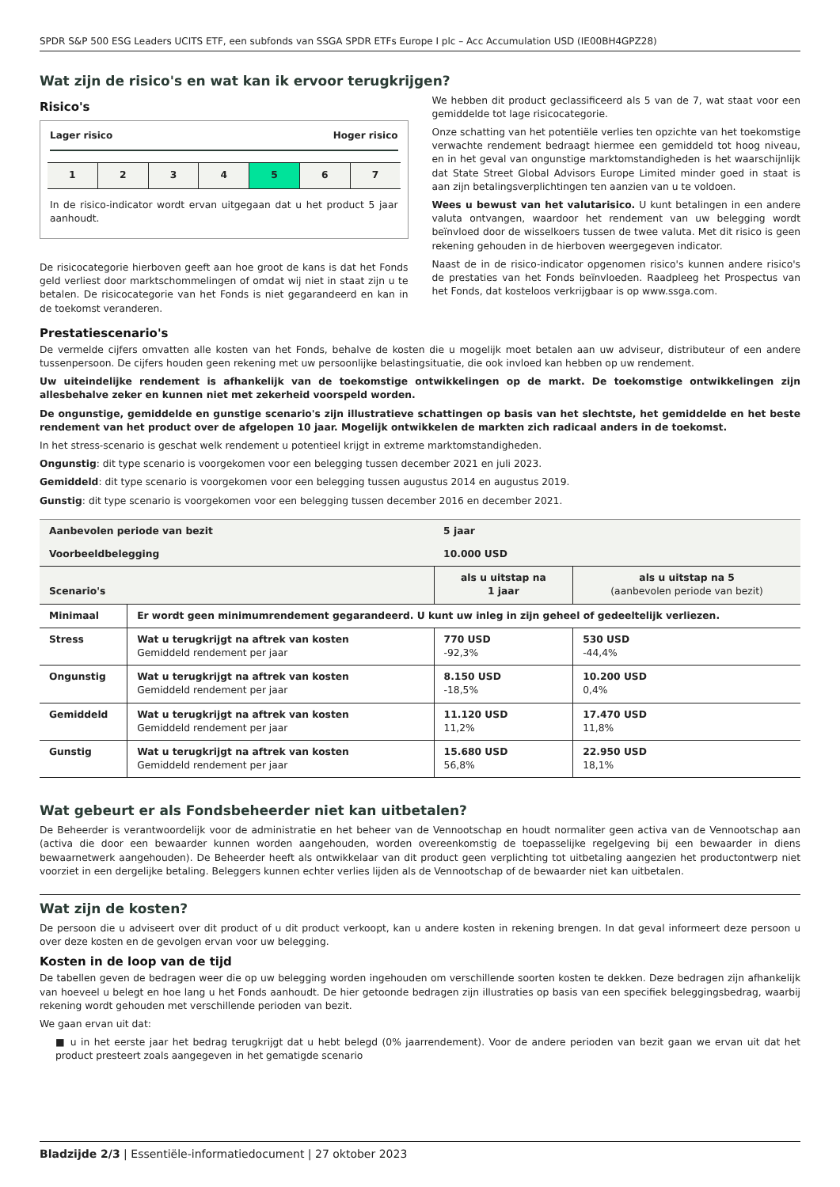SPDR S&P 500 ESG Leaders UCITS ETF, een subfonds van SSGA SPDR ETFs Europe I plc – Acc Accumulation USD (IE00BH4GPZ28)
Wat zijn de risico's en wat kan ik ervoor terugkrijgen?
Risico's
Lager risico Hoger risico
1 2 3 4 5 6 7
In de risico-indicator wordt ervan uitgegaan dat u het product 5 jaar aanhoudt.
De risicocategorie hierboven geeft aan hoe groot de kans is dat het Fonds geld verliest door marktschommelingen of omdat wij niet in staat zijn u te betalen. De risicocategorie van het Fonds is niet gegarandeerd en kan in de toekomst veranderen.
We hebben dit product geclassificeerd als 5 van de 7, wat staat voor een gemiddelde tot lage risicocategorie.
Onze schatting van het potentiële verlies ten opzichte van het toekomstige verwachte rendement bedraagt hiermee een gemiddeld tot hoog niveau, en in het geval van ongunstige marktomstandigheden is het waarschijnlijk dat State Street Global Advisors Europe Limited minder goed in staat is aan zijn betalingsverplichtingen ten aanzien van u te voldoen.
Wees u bewust van het valutarisico. U kunt betalingen in een andere valuta ontvangen, waardoor het rendement van uw belegging wordt beïnvloed door de wisselkoers tussen de twee valuta. Met dit risico is geen rekening gehouden in de hierboven weergegeven indicator.
Naast de in de risico-indicator opgenomen risico's kunnen andere risico's de prestaties van het Fonds beïnvloeden. Raadpleeg het Prospectus van het Fonds, dat kosteloos verkrijgbaar is op www.ssga.com.
Prestatiescenario's
De vermelde cijfers omvatten alle kosten van het Fonds, behalve de kosten die u mogelijk moet betalen aan uw adviseur, distributeur of een andere tussenpersoon. De cijfers houden geen rekening met uw persoonlijke belastingsituatie, die ook invloed kan hebben op uw rendement.
Uw uiteindelijke rendement is afhankelijk van de toekomstige ontwikkelingen op de markt. De toekomstige ontwikkelingen zijn allesbehalve zeker en kunnen niet met zekerheid voorspeld worden.
De ongunstige, gemiddelde en gunstige scenario's zijn illustratieve schattingen op basis van het slechtste, het gemiddelde en het beste rendement van het product over de afgelopen 10 jaar. Mogelijk ontwikkelen de markten zich radicaal anders in de toekomst.
In het stress-scenario is geschat welk rendement u potentieel krijgt in extreme marktomstandigheden.
Ongunstig: dit type scenario is voorgekomen voor een belegging tussen december 2021 en juli 2023.
Gemiddeld: dit type scenario is voorgekomen voor een belegging tussen augustus 2014 en augustus 2019.
Gunstig: dit type scenario is voorgekomen voor een belegging tussen december 2016 en december 2021.
| Aanbevolen periode van bezit | | 5 jaar | |
| Voorbeeldbelegging | | 10.000 USD | |
| Scenario's | | als u uitstap na 1 jaar | als u uitstap na 5 (aanbevolen periode van bezit) |
| Minimaal | Er wordt geen minimumrendement gegarandeerd. U kunt uw inleg in zijn geheel of gedeeltelijk verliezen. | | |
| Stress | Wat u terugkrijgt na aftrek van kosten Gemiddeld rendement per jaar | 770 USD -92,3% | 530 USD -44,4% |
| Ongunstig | Wat u terugkrijgt na aftrek van kosten Gemiddeld rendement per jaar | 8.150 USD -18,5% | 10.200 USD 0,4% |
| Gemiddeld | Wat u terugkrijgt na aftrek van kosten Gemiddeld rendement per jaar | 11.120 USD 11,2% | 17.470 USD 11,8% |
| Gunstig | Wat u terugkrijgt na aftrek van kosten Gemiddeld rendement per jaar | 15.680 USD 56,8% | 22.950 USD 18,1% |
Wat gebeurt er als Fondsbeheerder niet kan uitbetalen?
De Beheerder is verantwoordelijk voor de administratie en het beheer van de Vennootschap en houdt normaliter geen activa van de Vennootschap aan (activa die door een bewaarder kunnen worden aangehouden, worden overeenkomstig de toepasselijke regelgeving bij een bewaarder in diens bewaarnetwerk aangehouden). De Beheerder heeft als ontwikkelaar van dit product geen verplichting tot uitbetaling aangezien het productontwerp niet voorziet in een dergelijke betaling. Beleggers kunnen echter verlies lijden als de Vennootschap of de bewaarder niet kan uitbetalen.
Wat zijn de kosten?
De persoon die u adviseert over dit product of u dit product verkoopt, kan u andere kosten in rekening brengen. In dat geval informeert deze persoon u over deze kosten en de gevolgen ervan voor uw belegging.
Kosten in de loop van de tijd
De tabellen geven de bedragen weer die op uw belegging worden ingehouden om verschillende soorten kosten te dekken. Deze bedragen zijn afhankelijk van hoeveel u belegt en hoe lang u het Fonds aanhoudt. De hier getoonde bedragen zijn illustraties op basis van een specifiek beleggingsbedrag, waarbij rekening wordt gehouden met verschillende perioden van bezit.
We gaan ervan uit dat:
■ u in het eerste jaar het bedrag terugkrijgt dat u hebt belegd (0% jaarrendement). Voor de andere perioden van bezit gaan we ervan uit dat het product presteert zoals aangegeven in het gematigde scenario
Bladzijde 2/3 | Essentiële-informatiedocument | 27 oktober 2023